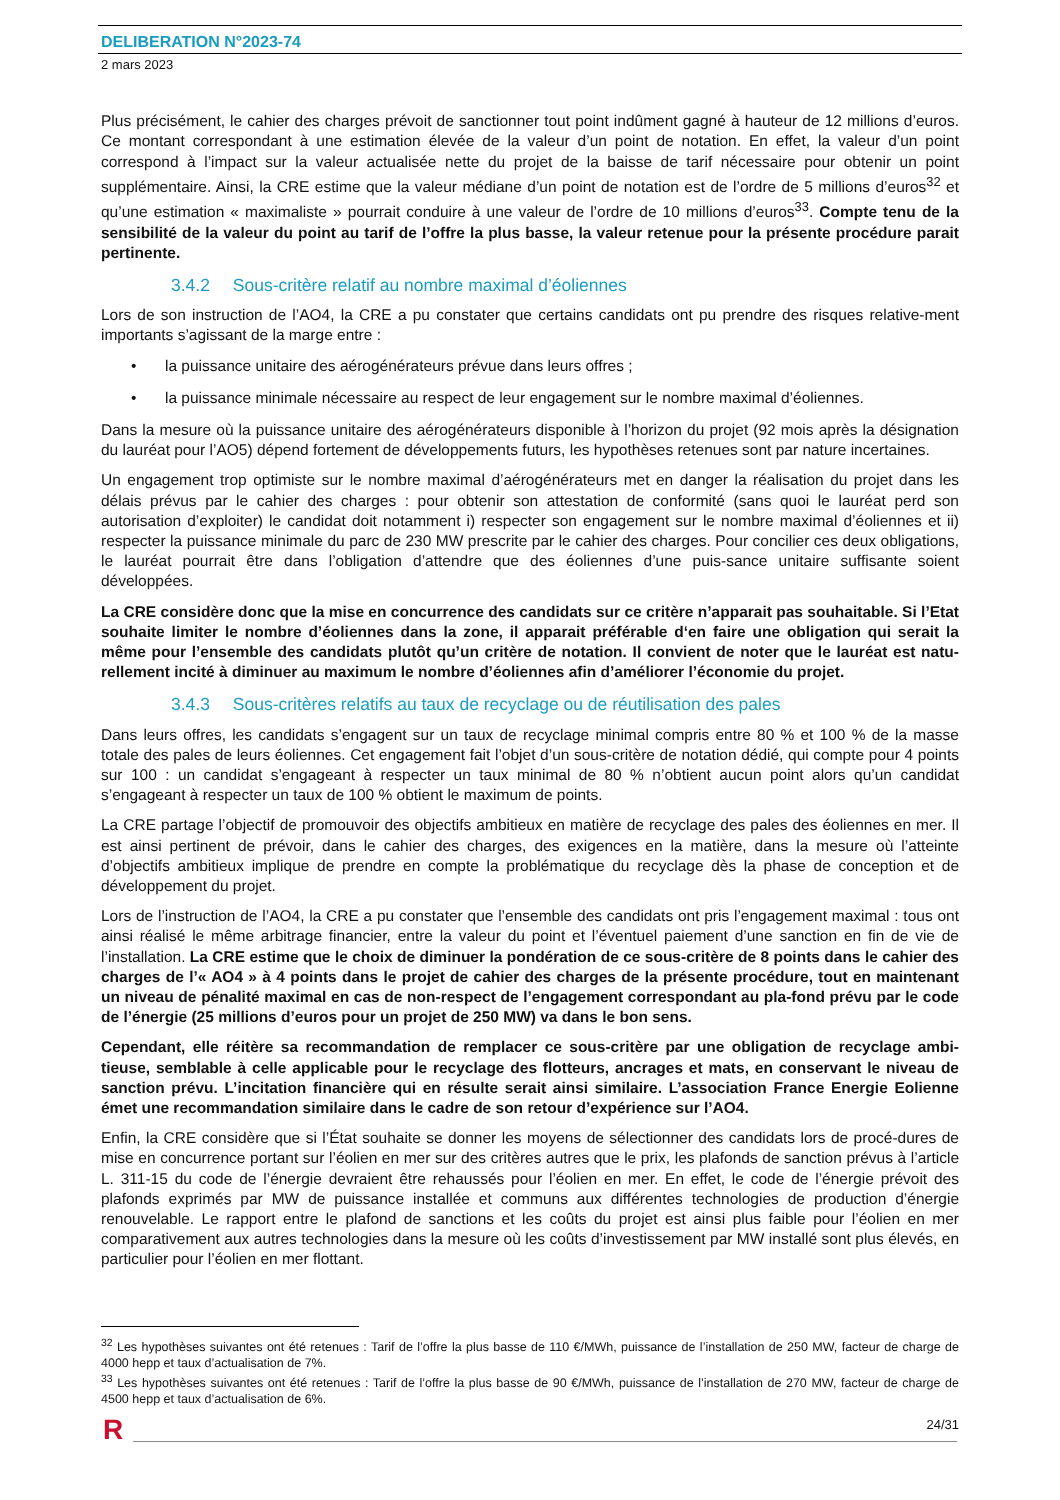DELIBERATION N°2023-74
2 mars 2023
Plus précisément, le cahier des charges prévoit de sanctionner tout point indûment gagné à hauteur de 12 millions d’euros. Ce montant correspondant à une estimation élevée de la valeur d’un point de notation. En effet, la valeur d’un point correspond à l’impact sur la valeur actualisée nette du projet de la baisse de tarif nécessaire pour obtenir un point supplémentaire. Ainsi, la CRE estime que la valeur médiane d’un point de notation est de l’ordre de 5 millions d’euros<sup>32</sup> et qu’une estimation « maximaliste » pourrait conduire à une valeur de l’ordre de 10 millions d’euros<sup>33</sup>. Compte tenu de la sensibilité de la valeur du point au tarif de l’offre la plus basse, la valeur retenue pour la présente procédure parait pertinente.
3.4.2 Sous-critère relatif au nombre maximal d’éoliennes
Lors de son instruction de l’AO4, la CRE a pu constater que certains candidats ont pu prendre des risques relative-ment importants s’agissant de la marge entre :
• la puissance unitaire des aérogénérateurs prévue dans leurs offres ;
• la puissance minimale nécessaire au respect de leur engagement sur le nombre maximal d’éoliennes.
Dans la mesure où la puissance unitaire des aérogénérateurs disponible à l’horizon du projet (92 mois après la désignation du lauréat pour l’AO5) dépend fortement de développements futurs, les hypothèses retenues sont par nature incertaines.
Un engagement trop optimiste sur le nombre maximal d’aérogénérateurs met en danger la réalisation du projet dans les délais prévus par le cahier des charges : pour obtenir son attestation de conformité (sans quoi le lauréat perd son autorisation d’exploiter) le candidat doit notamment i) respecter son engagement sur le nombre maximal d’éoliennes et ii) respecter la puissance minimale du parc de 230 MW prescrite par le cahier des charges. Pour concilier ces deux obligations, le lauréat pourrait être dans l’obligation d’attendre que des éoliennes d’une puis-sance unitaire suffisante soient développées.
La CRE considère donc que la mise en concurrence des candidats sur ce critère n’apparait pas souhaitable. Si l’Etat souhaite limiter le nombre d’éoliennes dans la zone, il apparait préférable d‘en faire une obligation qui serait la même pour l’ensemble des candidats plutôt qu’un critère de notation. Il convient de noter que le lauréat est natu-rellement incité à diminuer au maximum le nombre d’éoliennes afin d’améliorer l’économie du projet.
3.4.3 Sous-critères relatifs au taux de recyclage ou de réutilisation des pales
Dans leurs offres, les candidats s’engagent sur un taux de recyclage minimal compris entre 80 % et 100 % de la masse totale des pales de leurs éoliennes. Cet engagement fait l’objet d’un sous-critère de notation dédié, qui compte pour 4 points sur 100 : un candidat s’engageant à respecter un taux minimal de 80 % n’obtient aucun point alors qu’un candidat s’engageant à respecter un taux de 100 % obtient le maximum de points.
La CRE partage l’objectif de promouvoir des objectifs ambitieux en matière de recyclage des pales des éoliennes en mer. Il est ainsi pertinent de prévoir, dans le cahier des charges, des exigences en la matière, dans la mesure où l’atteinte d’objectifs ambitieux implique de prendre en compte la problématique du recyclage dès la phase de conception et de développement du projet.
Lors de l’instruction de l’AO4, la CRE a pu constater que l’ensemble des candidats ont pris l’engagement maximal : tous ont ainsi réalisé le même arbitrage financier, entre la valeur du point et l’éventuel paiement d’une sanction en fin de vie de l’installation. La CRE estime que le choix de diminuer la pondération de ce sous-critère de 8 points dans le cahier des charges de l’« AO4 » à 4 points dans le projet de cahier des charges de la présente procédure, tout en maintenant un niveau de pénalité maximal en cas de non-respect de l’engagement correspondant au pla-fond prévu par le code de l’énergie (25 millions d’euros pour un projet de 250 MW) va dans le bon sens.
Cependant, elle réitère sa recommandation de remplacer ce sous-critère par une obligation de recyclage ambi-tieuse, semblable à celle applicable pour le recyclage des flotteurs, ancrages et mats, en conservant le niveau de sanction prévu. L’incitation financière qui en résulte serait ainsi similaire. L’association France Energie Eolienne émet une recommandation similaire dans le cadre de son retour d’expérience sur l’AO4.
Enfin, la CRE considère que si l’État souhaite se donner les moyens de sélectionner des candidats lors de procé-dures de mise en concurrence portant sur l’éolien en mer sur des critères autres que le prix, les plafonds de sanction prévus à l’article L. 311-15 du code de l’énergie devraient être rehaussés pour l’éolien en mer. En effet, le code de l’énergie prévoit des plafonds exprimés par MW de puissance installée et communs aux différentes technologies de production d’énergie renouvelable. Le rapport entre le plafond de sanctions et les coûts du projet est ainsi plus faible pour l’éolien en mer comparativement aux autres technologies dans la mesure où les coûts d’investissement par MW installé sont plus élevés, en particulier pour l’éolien en mer flottant.
<sup>32</sup> Les hypothèses suivantes ont été retenues : Tarif de l’offre la plus basse de 110 €/MWh, puissance de l’installation de 250 MW, facteur de charge de 4000 hepp et taux d’actualisation de 7%.
<sup>33</sup> Les hypothèses suivantes ont été retenues : Tarif de l’offre la plus basse de 90 €/MWh, puissance de l’installation de 270 MW, facteur de charge de 4500 hepp et taux d’actualisation de 6%.
24/31
R